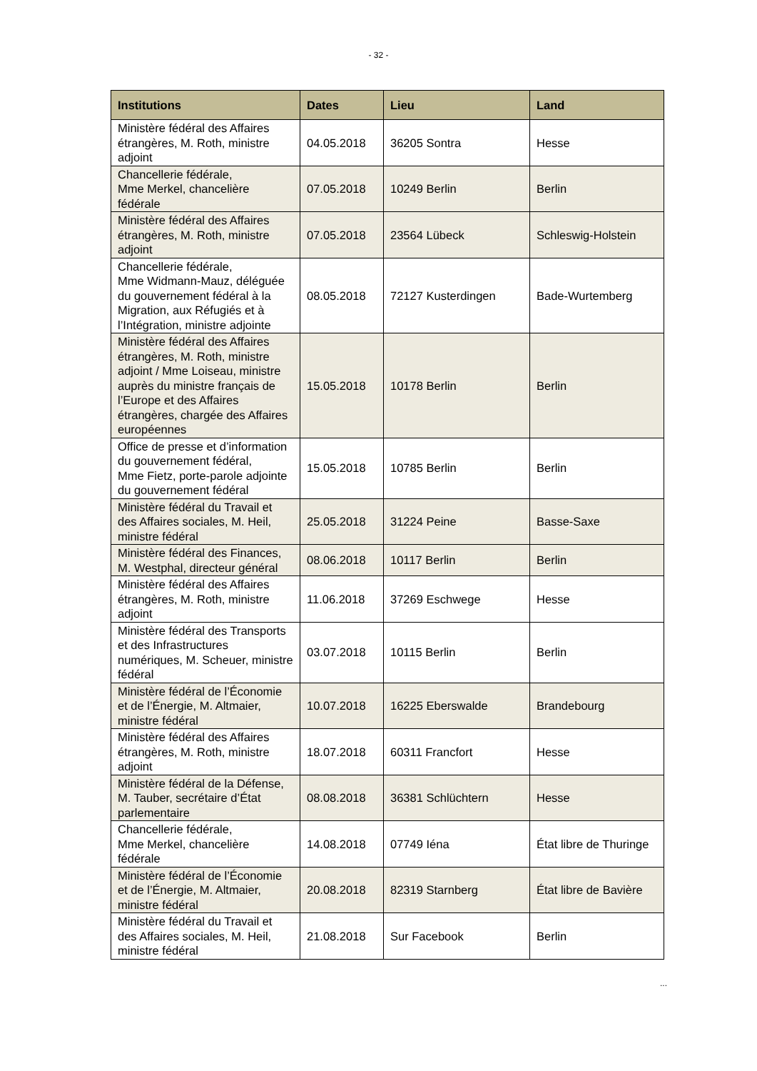- 32 -
| Institutions | Dates | Lieu | Land |
| --- | --- | --- | --- |
| Ministère fédéral des Affaires étrangères, M. Roth, ministre adjoint | 04.05.2018 | 36205 Sontra | Hesse |
| Chancellerie fédérale, Mme Merkel, chancelière fédérale | 07.05.2018 | 10249 Berlin | Berlin |
| Ministère fédéral des Affaires étrangères, M. Roth, ministre adjoint | 07.05.2018 | 23564 Lübeck | Schleswig-Holstein |
| Chancellerie fédérale, Mme Widmann-Mauz, déléguée du gouvernement fédéral à la Migration, aux Réfugiés et à l’Intégration, ministre adjointe | 08.05.2018 | 72127 Kusterdingen | Bade-Wurtemberg |
| Ministère fédéral des Affaires étrangères, M. Roth, ministre adjoint / Mme Loiseau, ministre auprès du ministre français de l’Europe et des Affaires étrangères, chargée des Affaires européennes | 15.05.2018 | 10178 Berlin | Berlin |
| Office de presse et d’information du gouvernement fédéral, Mme Fietz, porte-parole adjointe du gouvernement fédéral | 15.05.2018 | 10785 Berlin | Berlin |
| Ministère fédéral du Travail et des Affaires sociales, M. Heil, ministre fédéral | 25.05.2018 | 31224 Peine | Basse-Saxe |
| Ministère fédéral des Finances, M. Westphal, directeur général | 08.06.2018 | 10117 Berlin | Berlin |
| Ministère fédéral des Affaires étrangères, M. Roth, ministre adjoint | 11.06.2018 | 37269 Eschwege | Hesse |
| Ministère fédéral des Transports et des Infrastructures numériques, M. Scheuer, ministre fédéral | 03.07.2018 | 10115 Berlin | Berlin |
| Ministère fédéral de l’Économie et de l’Énergie, M. Altmaier, ministre fédéral | 10.07.2018 | 16225 Eberswalde | Brandebourg |
| Ministère fédéral des Affaires étrangères, M. Roth, ministre adjoint | 18.07.2018 | 60311 Francfort | Hesse |
| Ministère fédéral de la Défense, M. Tauber, secrétaire d’État parlementaire | 08.08.2018 | 36381 Schlüchtern | Hesse |
| Chancellerie fédérale, Mme Merkel, chancelière fédérale | 14.08.2018 | 07749 Iéna | État libre de Thuringe |
| Ministère fédéral de l’Économie et de l’Énergie, M. Altmaier, ministre fédéral | 20.08.2018 | 82319 Starnberg | État libre de Bavière |
| Ministère fédéral du Travail et des Affaires sociales, M. Heil, ministre fédéral | 21.08.2018 | Sur Facebook | Berlin |
...